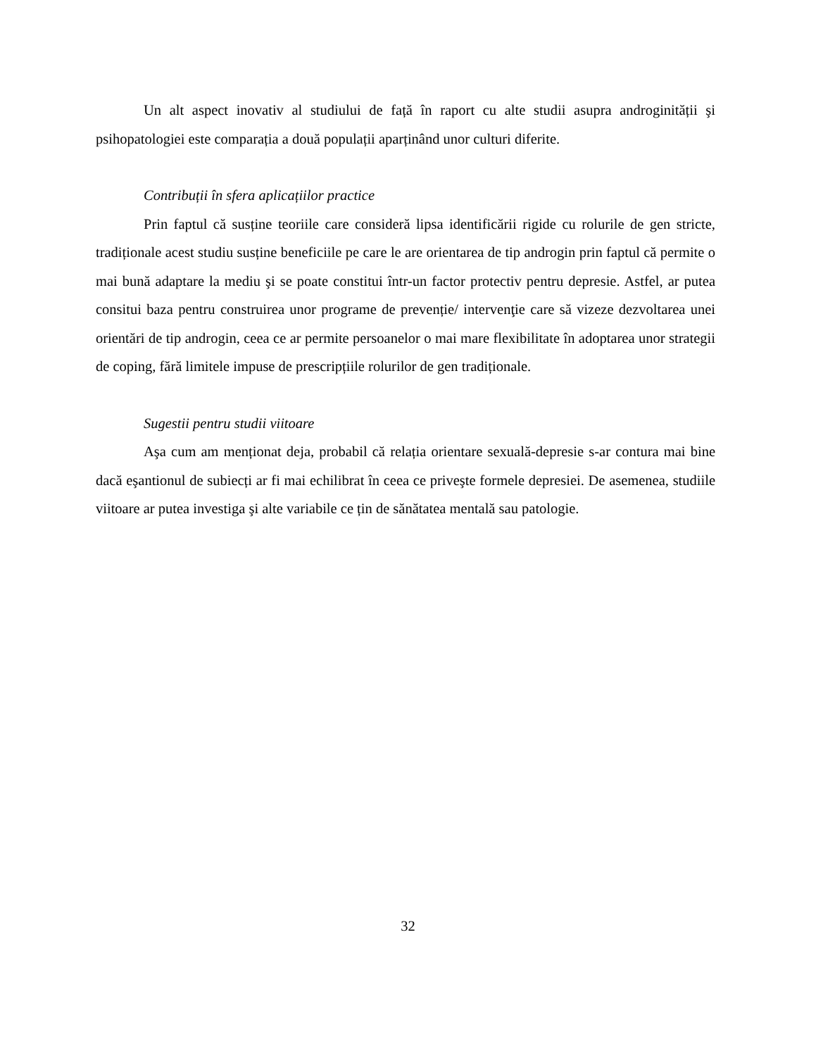Un alt aspect inovativ al studiului de față în raport cu alte studii asupra androginității şi psihopatologiei este comparația a două populații aparținând unor culturi diferite.
Contribuții în sfera aplicațiilor practice
Prin faptul că susține teoriile care consideră lipsa identificării rigide cu rolurile de gen stricte, tradiționale acest studiu susține beneficiile pe care le are orientarea de tip androgin prin faptul că permite o mai bună adaptare la mediu şi se poate constitui într-un factor protectiv pentru depresie. Astfel, ar putea consitui baza pentru construirea unor programe de prevenție/ intervenţie care să vizeze dezvoltarea unei orientări de tip androgin, ceea ce ar permite persoanelor o mai mare flexibilitate în adoptarea unor strategii de coping, fără limitele impuse de prescripțiile rolurilor de gen tradiționale.
Sugestii pentru studii viitoare
Aşa cum am menționat deja, probabil că relația orientare sexuală-depresie s-ar contura mai bine dacă eşantionul de subiecți ar fi mai echilibrat în ceea ce priveşte formele depresiei. De asemenea, studiile viitoare ar putea investiga şi alte variabile ce țin de sănătatea mentală sau patologie.
32